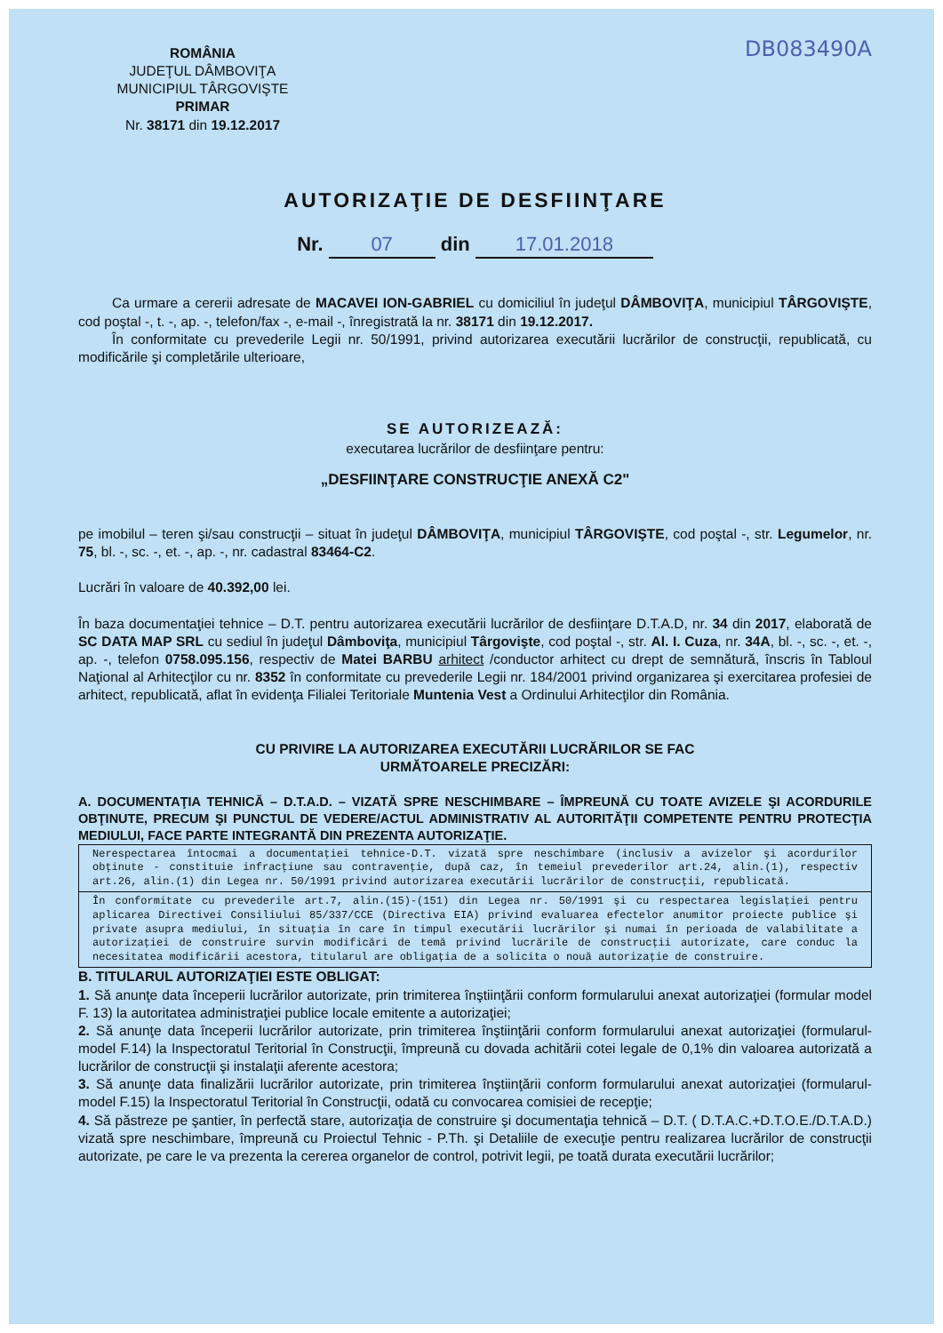DB083490A
ROMÂNIA
JUDEŢUL DÂMBOVIŢA
MUNICIPIUL TÂRGOVIŞTE
PRIMAR
Nr. 38171 din 19.12.2017
AUTORIZAŢIE DE DESFIINŢARE
Nr. 07 din 17.01.2018
Ca urmare a cererii adresate de MACAVEI ION-GABRIEL cu domiciliul în judeţul DÂMBOVIŢA, municipiul TÂRGOVIŞTE, cod poştal -, t. -, ap. -, telefon/fax -, e-mail -, înregistrată la nr. 38171 din 19.12.2017.
În conformitate cu prevederile Legii nr. 50/1991, privind autorizarea executării lucrărilor de construcţii, republicată, cu modificările şi completările ulterioare,
SE AUTORIZEAZĂ:
executarea lucrărilor de desfiinţare pentru:
„DESFIINŢARE CONSTRUCŢIE ANEXĂ C2"
pe imobilul – teren şi/sau construcţii – situat în judeţul DÂMBOVIŢA, municipiul TÂRGOVIŞTE, cod poştal -, str. Legumelor, nr. 75, bl. -, sc. -, et. -, ap. -, nr. cadastral 83464-C2.
Lucrări în valoare de 40.392,00 lei.
În baza documentaţiei tehnice – D.T. pentru autorizarea executării lucrărilor de desfiinţare D.T.A.D, nr. 34 din 2017, elaborată de SC DATA MAP SRL cu sediul în judeţul Dâmboviţa, municipiul Târgovişte, cod poştal -, str. Al. I. Cuza, nr. 34A, bl. -, sc. -, et. -, ap. -, telefon 0758.095.156, respectiv de Matei BARBU arhitect /conductor arhitect cu drept de semnătură, înscris în Tabloul Naţional al Arhitecţilor cu nr. 8352 în conformitate cu prevederile Legii nr. 184/2001 privind organizarea şi exercitarea profesiei de arhitect, republicată, aflat în evidenţa Filialei Teritoriale Muntenia Vest a Ordinului Arhitecţilor din România.
CU PRIVIRE LA AUTORIZAREA EXECUTĂRII LUCRĂRILOR SE FAC
URMĂTOARELE PRECIZĂRI:
A. DOCUMENTAŢIA TEHNICĂ – D.T.A.D. – VIZATĂ SPRE NESCHIMBARE – ÎMPREUNĂ CU TOATE AVIZELE ŞI ACORDURILE OBŢINUTE, PRECUM ŞI PUNCTUL DE VEDERE/ACTUL ADMINISTRATIV AL AUTORITĂŢII COMPETENTE PENTRU PROTECŢIA MEDIULUI, FACE PARTE INTEGRANTĂ DIN PREZENTA AUTORIZAŢIE.
Nerespectarea întocmai a documentaţiei tehnice-D.T. vizată spre neschimbare (inclusiv a avizelor şi acordurilor obţinute - constituie infracţiune sau contravenţie, după caz, în temeiul prevederilor art.24, alin.(1), respectiv art.26, alin.(1) din Legea nr. 50/1991 privind autorizarea executării lucrărilor de construcţii, republicată.
În conformitate cu prevederile art.7, alin.(15)-(151) din Legea nr. 50/1991 şi cu respectarea legislaţiei pentru aplicarea Directivei Consiliului 85/337/CCE (Directiva EIA) privind evaluarea efectelor anumitor proiecte publice şi private asupra mediului, în situaţia în care în timpul executării lucrărilor şi numai în perioada de valabilitate a autorizaţiei de construire survin modificări de temă privind lucrările de construcţii autorizate, care conduc la necesitatea modificării acestora, titularul are obligaţia de a solicita o nouă autorizaţie de construire.
B. TITULARUL AUTORIZAŢIEI ESTE OBLIGAT:
1. Să anunţe data începerii lucrărilor autorizate, prin trimiterea înştiinţării conform formularului anexat autorizaţiei (formular model F. 13) la autoritatea administraţiei publice locale emitente a autorizaţiei;
2. Să anunţe data începerii lucrărilor autorizate, prin trimiterea înştiinţării conform formularului anexat autorizaţiei (formularul-model F.14) la Inspectoratul Teritorial în Construcţii, împreună cu dovada achitării cotei legale de 0,1% din valoarea autorizată a lucrărilor de construcţii şi instalaţii aferente acestora;
3. Să anunţe data finalizării lucrărilor autorizate, prin trimiterea înştiinţării conform formularului anexat autorizaţiei (formularul-model F.15) la Inspectoratul Teritorial în Construcţii, odată cu convocarea comisiei de recepţie;
4. Să păstreze pe şantier, în perfectă stare, autorizaţia de construire şi documentaţia tehnică – D.T. ( D.T.A.C.+D.T.O.E./D.T.A.D.) vizată spre neschimbare, împreună cu Proiectul Tehnic - P.Th. şi Detaliile de execuţie pentru realizarea lucrărilor de construcţii autorizate, pe care le va prezenta la cererea organelor de control, potrivit legii, pe toată durata executării lucrărilor;